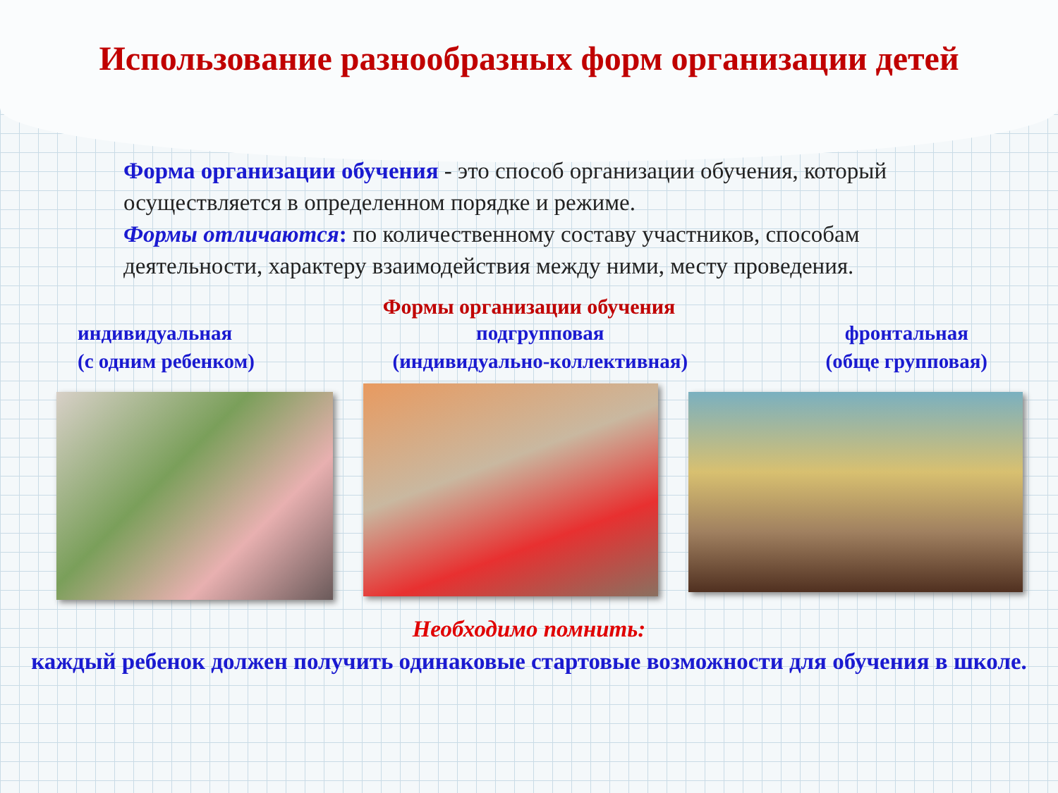Использование разнообразных форм организации детей
Форма организации обучения - это способ организации обучения, который осуществляется в определенном порядке и режиме.
Формы отличаются: по количественному составу участников, способам деятельности, характеру взаимодействия между ними, месту проведения.
Формы организации обучения
индивидуальная
(с одним ребенком)
подгрупповая
(индивидуально-коллективная)
фронтальная
(обще групповая)
Необходимо помнить:
каждый ребенок должен получить одинаковые стартовые возможности для обучения в школе.